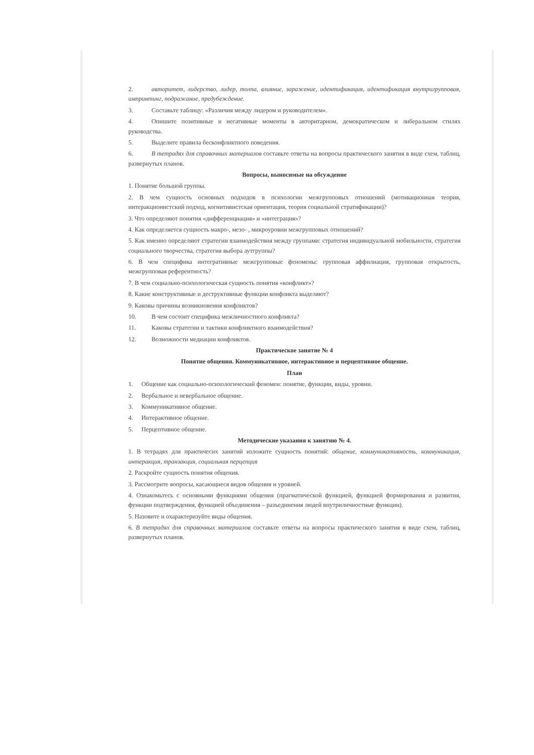2. авторитет, лидерство, лидер, толпа, влияние, заражение, идентификация, идентификация внутригрупповая, импринтинг, подражание, предубеждение.
3. Составьте таблицу: «Различия между лидером и руководителем».
4. Опишите позитивные и негативные моменты в авторитарном, демократическом и либеральном стилях руководства.
5. Выделите правила бесконфликтного поведения.
6. В тетрадях для справочных материалов составьте ответы на вопросы практического занятия в виде схем, таблиц, развернутых планов.
Вопросы, выносимые на обсуждение
1. Понятие большой группы.
2. В чем сущность основных подходов в психологии межгрупповых отношений (мотивационная теория, интеракционистский подход, когнитивистская ориентация, теория социальной стратификации)?
3. Что определяют понятия «дифференциация» и «интеграция»?
4. Как определяется сущность макро-, мезо- , микроуровни межгрупповых отношений?
5. Как именно определяют стратегии взаимодействия между группами: стратегия индивидуальной мобильности, стратегия социального творчества, стратегия выбора аутгруппы?
6. В чем специфика интегративные межгрупповые феномены: групповая аффилиация, групповая открытость, межгрупповая референтность?
7. В чем социально-психологическая сущность понятия «конфликт»?
8. Какие конструктивные и деструктивные функции конфликта выделяют?
9. Каковы причины возникновения конфликтов?
10. В чем состоит специфика межличностного конфликта?
11. Каковы стратегии и тактики конфликтного взаимодействия?
12. Возможности медиации конфликтов.
Практическое занятие № 4
Понятие общения. Коммуникативное, интерактивное и перцептивное общение.
План
1. Общение как социально-психологический феномен: понятие, функции, виды, уровни.
2. Вербальное и невербальное общение.
3. Коммуникативное общение.
4. Интерактивное общение.
5. Перцептивное общение.
Методические указания к занятию № 4.
1. В тетрадях для практичесих занятий изложите сущность понятий: общение, коммуникативность, коммуникация, интеракция, транзакция, социальная перцепция
2. Раскройте сущность понятия общения.
3. Рассмотрите вопросы, касающиеся видов общения и уровней.
4. Ознакомьтесь с основными функциями общения (прагматической функцией, функцией формирования и развития, функции подтверждения, функцией объединения – разъединения людей внутриличностные функции).
5. Назовите и охарактеризуйте виды общения.
6. В тетрадях для справочных материалов составьте ответы на вопросы практического занятия в виде схем, таблиц, развернутых планов.